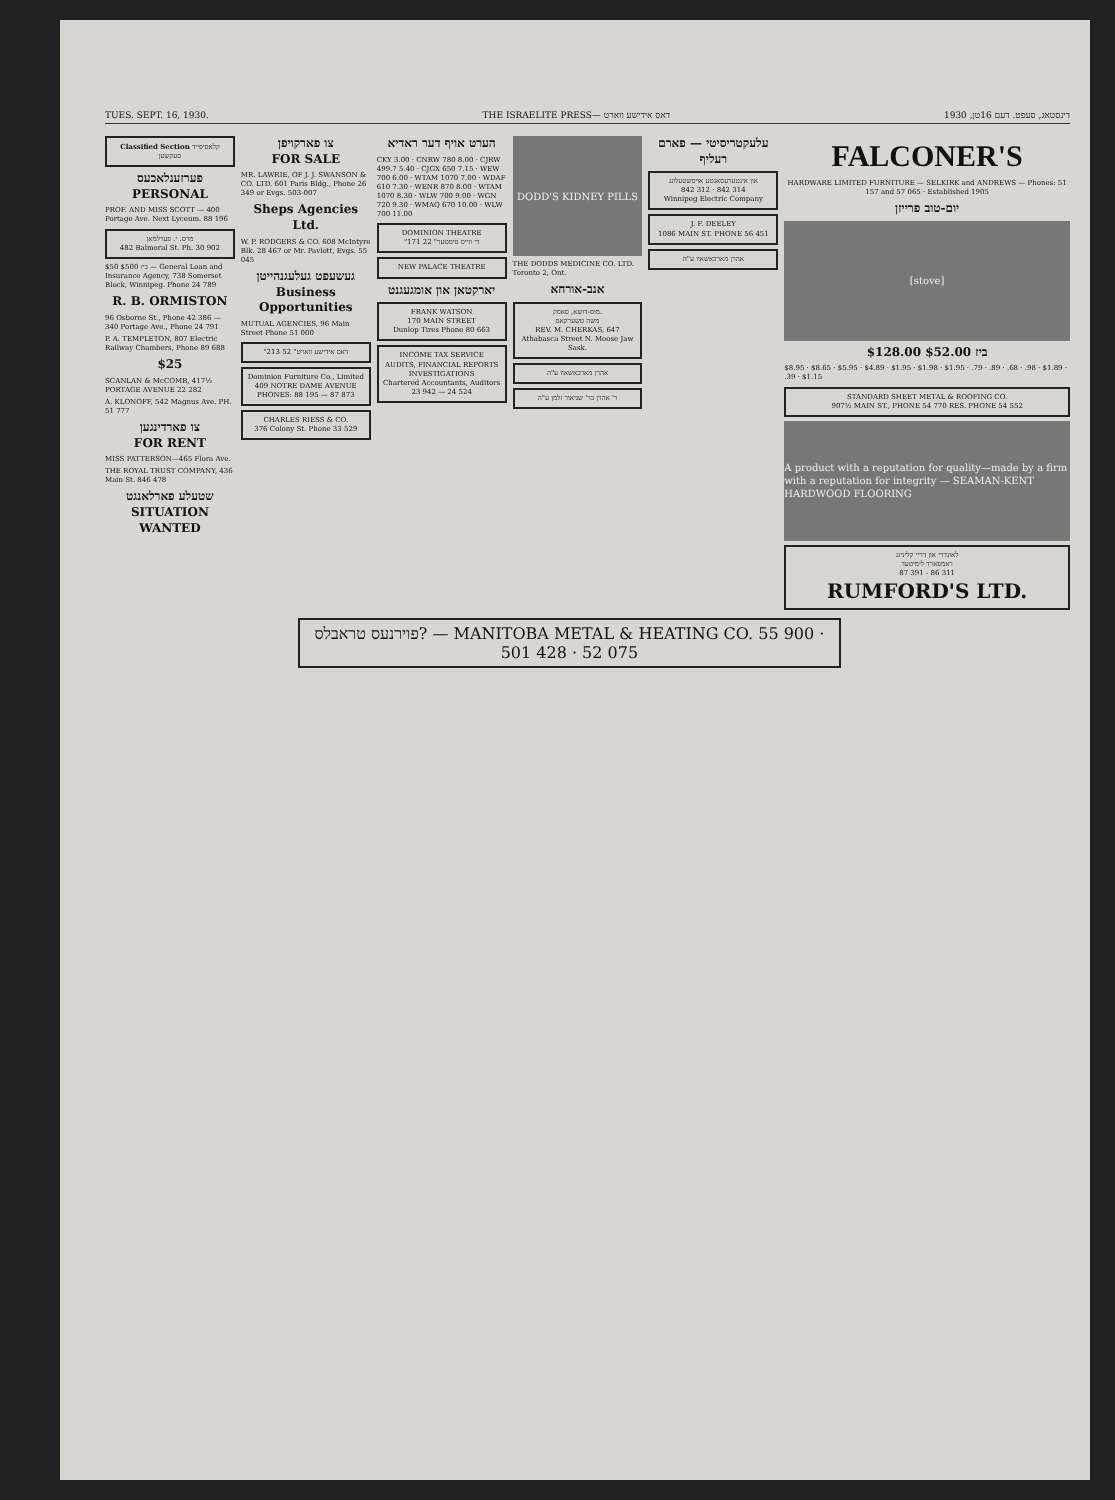TUES. SEPT. 16, 1930. THE ISRAELITE PRESS— דאס אידישע ווארט דינסטאג, סעפט. דעם 16טן, 1930
Classified Section קלאסיפייד סעקשען
פערזענלאכעס
PERSONAL
PROF. AND MISS SCOTT — 400 Portage Ave. Next Lyceum. 88 196
מרס. י. פערלמאן
482 Balmoral St. Ph. 30 902
$50 ביז $500 — General Loan and Insurance Agency, 738 Somerset Block, Winnipeg. Phone 24 789
R. B. ORMISTON
96 Osborne St., Phone 42 386 — 340 Portage Ave., Phone 24 791
P. A. TEMPLETON, 807 Electric Railway Chambers, Phone 89 688
$25
SCANLAN & McCOMB, 417½ PORTAGE AVENUE 22 282
A. KLONOFF, 542 Magnus Ave. PH. 51 777
צו פארדינגען
FOR RENT
MISS PATTERSON—465 Flora Ave.
THE ROYAL TRUST COMPANY, 436 Main St. 846 478
שטעלע פארלאנגט
SITUATION WANTED
צו פארקויפן
FOR SALE
MR. LAWRIE, OF J. J. SWANSON & CO. LTD. 601 Paris Bldg., Phone 26 349 or Evgs. 503-007
Sheps Agencies Ltd.
W. P. RODGERS & CO. 608 McIntyre Blk. 28 467 or Mr. Pavlott, Evgs. 55 045
געשעפט געלעגנהייטן
Business Opportunities
MUTUAL AGENCIES, 96 Main Street Phone 51 000
"דאס אידישע ווארט" 52 213
Dominion Furniture Co., Limited
409 NOTRE DAME AVENUE
PHONES: 88 195 — 87 873
CHARLES RIESS & CO.
376 Colony St. Phone 33 529
הערט אויף דער ראדיא
CKY 3.00 · CNRW 780 8.00 · CJRW 499.7 5.40 · CJGX 650 7.15 · WEW 700 6.00 · WTAM 1070 7.00 · WDAF 610 7.30 · WENR 870 8.00 · WTAM 1070 8.30 · WLW 700 9.00 · WGN 720 9.30 · WMAQ 670 10.00 · WLW 700 11.00
DOMINION THEATRE
"די ווייס סיסטער" 22 171
NEW PALACE THEATRE
יארקטאן און אומגעגנט
FRANK WATSON
170 MAIN STREET
Dunlop Tires Phone 80 663
INCOME TAX SERVICE
AUDITS, FINANCIAL REPORTS INVESTIGATIONS
Chartered Accountants, Auditors
23 942 — 24 524
DODD'S KIDNEY PILLS
THE DODDS MEDICINE CO. LTD. Toronto 2, Ont.
אנב-אורחא
מוס-דושא, סאסק.
משה טשערקאס
REV. M. CHERKAS, 647 Athabasca Street N. Moose Jaw Sask.
אהרן מארכאשאוו ע"ה
ר' אהרן בר' שניאור זלמן ע"ה
עלעקטריסיטי — פארם רעליף
און אינטערעסאנטע אויסשטעלונג
842 312 · 842 314
Winnipeg Electric Company
J. F. DEELEY
1086 MAIN ST. PHONE 56 451
אהרן מארכאשאוו ע"ה
FALCONER'S
HARDWARE LIMITED FURNITURE — SELKIRK and ANDREWS — Phones: 51 157 and 57 065 · Established 1905
יום-טוב פרייזן
[stove]
$128.00 ביז $52.00
$8.95 · $8.65 · $5.95 · $4.89 · $1.95 · $1.98 · $1.95 · .79 · .89 · .68 · .98 · $1.89 · .39 · $1.15
STANDARD SHEET METAL & ROOFING CO.
907½ MAIN ST., PHONE 54 770 RES. PHONE 54 552
A product with a reputation for quality—made by a firm with a reputation for integrity — SEAMAN-KENT HARDWOOD FLOORING
לאונדרי און דריי קלינינג
ראמפארד לימיטעד
87 391 - 86 311
RUMFORD'S LTD.
פוירנעס טראבלס? — MANITOBA METAL & HEATING CO. 55 900 · 501 428 · 52 075